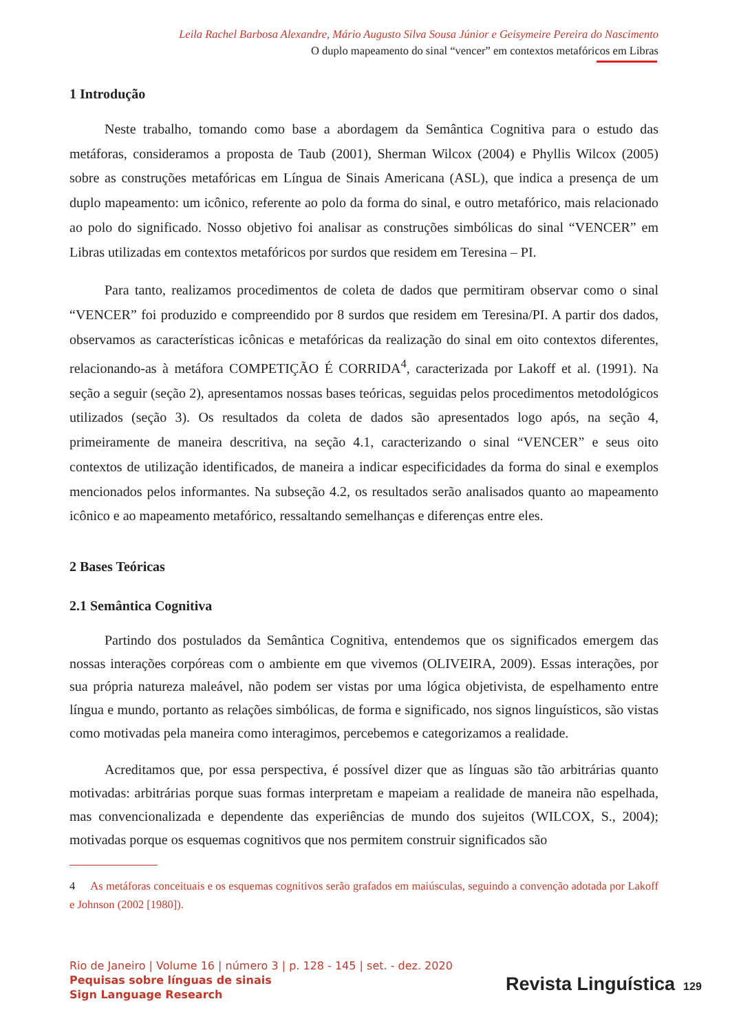Leila Rachel Barbosa Alexandre, Mário Augusto Silva Sousa Júnior e Geisymeire Pereira do Nascimento
O duplo mapeamento do sinal “vencer” em contextos metafóricos em Libras
1 Introdução
Neste trabalho, tomando como base a abordagem da Semântica Cognitiva para o estudo das metáforas, consideramos a proposta de Taub (2001), Sherman Wilcox (2004) e Phyllis Wilcox (2005) sobre as construções metafóricas em Língua de Sinais Americana (ASL), que indica a presença de um duplo mapeamento: um icônico, referente ao polo da forma do sinal, e outro metafórico, mais relacionado ao polo do significado. Nosso objetivo foi analisar as construções simbólicas do sinal “VENCER” em Libras utilizadas em contextos metafóricos por surdos que residem em Teresina – PI.
Para tanto, realizamos procedimentos de coleta de dados que permitiram observar como o sinal “VENCER” foi produzido e compreendido por 8 surdos que residem em Teresina/PI. A partir dos dados, observamos as características icônicas e metafóricas da realização do sinal em oito contextos diferentes, relacionando-as à metáfora COMPETIÇÃO É CORRIDA<sup>4</sup>, caracterizada por Lakoff et al. (1991). Na seção a seguir (seção 2), apresentamos nossas bases teóricas, seguidas pelos procedimentos metodológicos utilizados (seção 3). Os resultados da coleta de dados são apresentados logo após, na seção 4, primeiramente de maneira descritiva, na seção 4.1, caracterizando o sinal “VENCER” e seus oito contextos de utilização identificados, de maneira a indicar especificidades da forma do sinal e exemplos mencionados pelos informantes. Na subseção 4.2, os resultados serão analisados quanto ao mapeamento icônico e ao mapeamento metafórico, ressaltando semelhanças e diferenças entre eles.
2 Bases Teóricas
2.1 Semântica Cognitiva
Partindo dos postulados da Semântica Cognitiva, entendemos que os significados emergem das nossas interações corpóreas com o ambiente em que vivemos (OLIVEIRA, 2009). Essas interações, por sua própria natureza maleável, não podem ser vistas por uma lógica objetivista, de espelhamento entre língua e mundo, portanto as relações simbólicas, de forma e significado, nos signos linguísticos, são vistas como motivadas pela maneira como interagimos, percebemos e categorizamos a realidade.
Acreditamos que, por essa perspectiva, é possível dizer que as línguas são tão arbitrárias quanto motivadas: arbitrárias porque suas formas interpretam e mapeiam a realidade de maneira não espelhada, mas convencionalizada e dependente das experiências de mundo dos sujeitos (WILCOX, S., 2004); motivadas porque os esquemas cognitivos que nos permitem construir significados são
4 As metáforas conceituais e os esquemas cognitivos serão grafados em maiúsculas, seguindo a convenção adotada por Lakoff e Johnson (2002 [1980]).
Rio de Janeiro | Volume 16 | número 3 | p. 128 - 145 | set. - dez. 2020
Pequisas sobre línguas de sinais
Sign Language Research
Revista Linguística 129